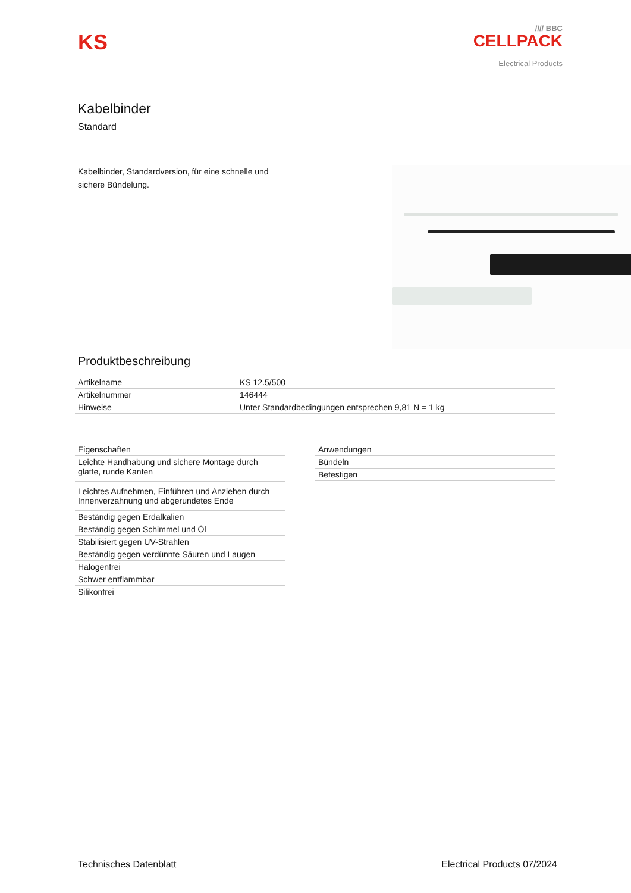KS
//// BBC
CELLPACK
Electrical Products
Kabelbinder
Standard
Kabelbinder, Standardversion, für eine schnelle und sichere Bündelung.
Produktbeschreibung
| Artikelname | KS 12.5/500 |
| Artikelnummer | 146444 |
| Hinweise | Unter Standardbedingungen entsprechen 9,81 N = 1 kg |
| Eigenschaften |
| Leichte Handhabung und sichere Montage durch glatte, runde Kanten |
| Leichtes Aufnehmen, Einführen und Anziehen durch Innenverzahnung und abgerundetes Ende |
| Beständig gegen Erdalkalien |
| Beständig gegen Schimmel und Öl |
| Stabilisiert gegen UV-Strahlen |
| Beständig gegen verdünnte Säuren und Laugen |
| Halogenfrei |
| Schwer entflammbar |
| Silikonfrei |
| Anwendungen |
| Bündeln |
| Befestigen |
Technisches Datenblatt Electrical Products 07/2024